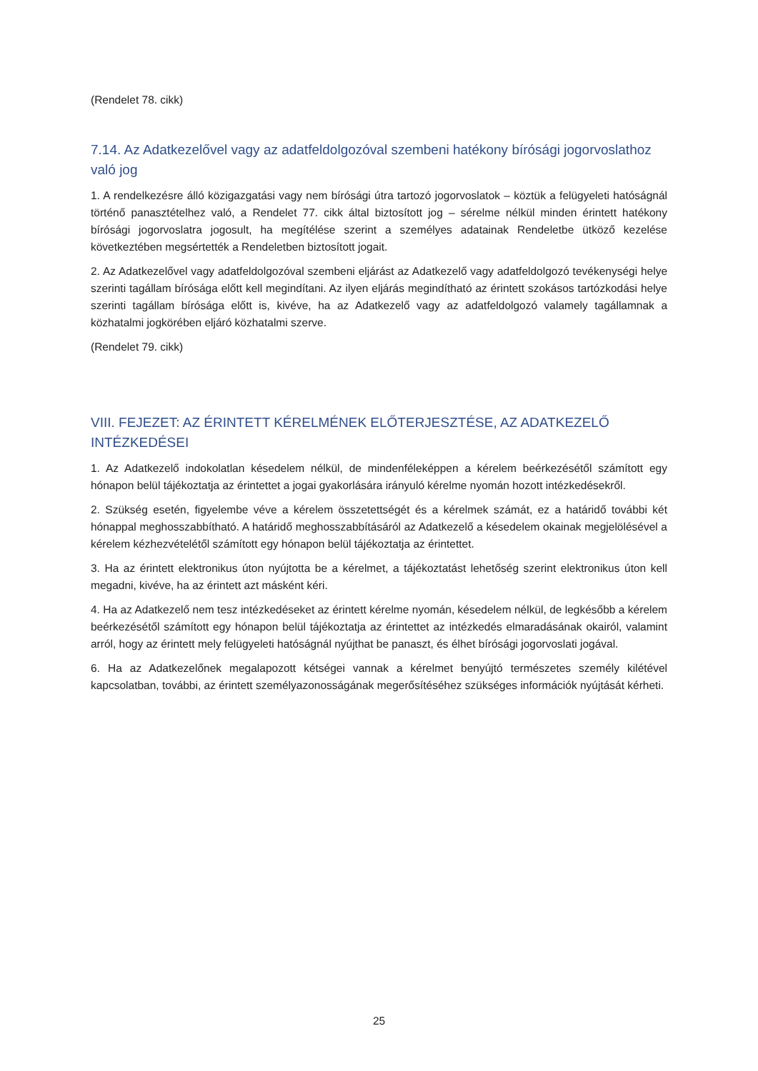(Rendelet 78. cikk)
7.14. Az Adatkezelővel vagy az adatfeldolgozóval szembeni hatékony bírósági jogorvoslathoz való jog
1. A rendelkezésre álló közigazgatási vagy nem bírósági útra tartozó jogorvoslatok – köztük a felügyeleti hatóságnál történő panasztételhez való, a Rendelet 77. cikk által biztosított jog – sérelme nélkül minden érintett hatékony bírósági jogorvoslatra jogosult, ha megítélése szerint a személyes adatainak Rendeletbe ütköző kezelése következtében megsértették a Rendeletben biztosított jogait.
2. Az Adatkezelővel vagy adatfeldolgozóval szembeni eljárást az Adatkezelő vagy adatfeldolgozó tevékenységi helye szerinti tagállam bírósága előtt kell megindítani. Az ilyen eljárás megindítható az érintett szokásos tartózkodási helye szerinti tagállam bírósága előtt is, kivéve, ha az Adatkezelő vagy az adatfeldolgozó valamely tagállamnak a közhatalmi jogkörében eljáró közhatalmi szerve.
(Rendelet 79. cikk)
VIII. FEJEZET: AZ ÉRINTETT KÉRELMÉNEK ELŐTERJESZTÉSE, AZ ADATKEZELŐ INTÉZKEDÉSEI
1. Az Adatkezelő indokolatlan késedelem nélkül, de mindenféleképpen a kérelem beérkezésétől számított egy hónapon belül tájékoztatja az érintettet a jogai gyakorlására irányuló kérelme nyomán hozott intézkedésekről.
2. Szükség esetén, figyelembe véve a kérelem összetettségét és a kérelmek számát, ez a határidő további két hónappal meghosszabbítható. A határidő meghosszabbításáról az Adatkezelő a késedelem okainak megjelölésével a kérelem kézhezvételétől számított egy hónapon belül tájékoztatja az érintettet.
3. Ha az érintett elektronikus úton nyújtotta be a kérelmet, a tájékoztatást lehetőség szerint elektronikus úton kell megadni, kivéve, ha az érintett azt másként kéri.
4. Ha az Adatkezelő nem tesz intézkedéseket az érintett kérelme nyomán, késedelem nélkül, de legkésőbb a kérelem beérkezésétől számított egy hónapon belül tájékoztatja az érintettet az intézkedés elmaradásának okairól, valamint arról, hogy az érintett mely felügyeleti hatóságnál nyújthat be panaszt, és élhet bírósági jogorvoslati jogával.
6. Ha az Adatkezelőnek megalapozott kétségei vannak a kérelmet benyújtó természetes személy kilétével kapcsolatban, további, az érintett személyazonosságának megerősítéséhez szükséges információk nyújtását kérheti.
25